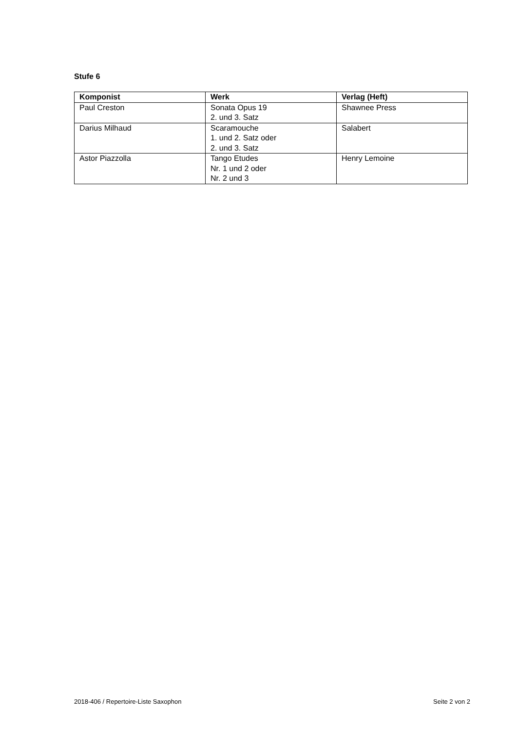Stufe 6
| Komponist | Werk | Verlag (Heft) |
| --- | --- | --- |
| Paul Creston | Sonata Opus 19 2. und 3. Satz | Shawnee Press |
| Darius Milhaud | Scaramouche 1. und 2. Satz oder 2. und 3. Satz | Salabert |
| Astor Piazzolla | Tango Etudes Nr. 1 und 2 oder Nr. 2 und 3 | Henry Lemoine |
2018-406 / Repertoire-Liste Saxophon Seite 2 von 2